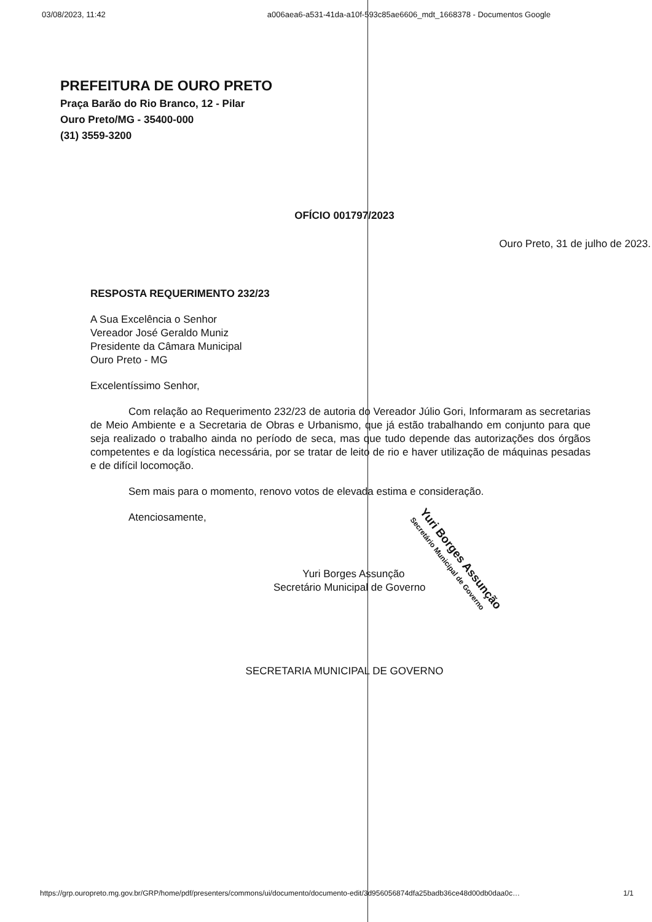03/08/2023, 11:42 a006aea6-a531-41da-a10f-593c85ae6606_mdt_1668378 - Documentos Google
PREFEITURA DE OURO PRETO
Praça Barão do Rio Branco, 12 - Pilar
Ouro Preto/MG - 35400-000
(31) 3559-3200
OFÍCIO 001797/2023
Ouro Preto, 31 de julho de 2023.
RESPOSTA REQUERIMENTO 232/23
A Sua Excelência o Senhor
Vereador José Geraldo Muniz
Presidente da Câmara Municipal
Ouro Preto - MG
Excelentíssimo Senhor,
Com relação ao Requerimento 232/23 de autoria do Vereador Júlio Gori, Informaram as secretarias de Meio Ambiente e a Secretaria de Obras e Urbanismo, que já estão trabalhando em conjunto para que seja realizado o trabalho ainda no período de seca, mas que tudo depende das autorizações dos órgãos competentes e da logística necessária, por se tratar de leito de rio e haver utilização de máquinas pesadas e de difícil locomoção.
Sem mais para o momento, renovo votos de elevada estima e consideração.
Atenciosamente,
Yuri Borges Assunção
Secretário Municipal de Governo
Yuri Borges Assunção
Secretário Municipal de Governo
SECRETARIA MUNICIPAL DE GOVERNO
https://grp.ouropreto.mg.gov.br/GRP/home/pdf/presenters/commons/ui/documento/documento-edit/3d956056874dfa25badb36ce48d00db0daa0c… 1/1